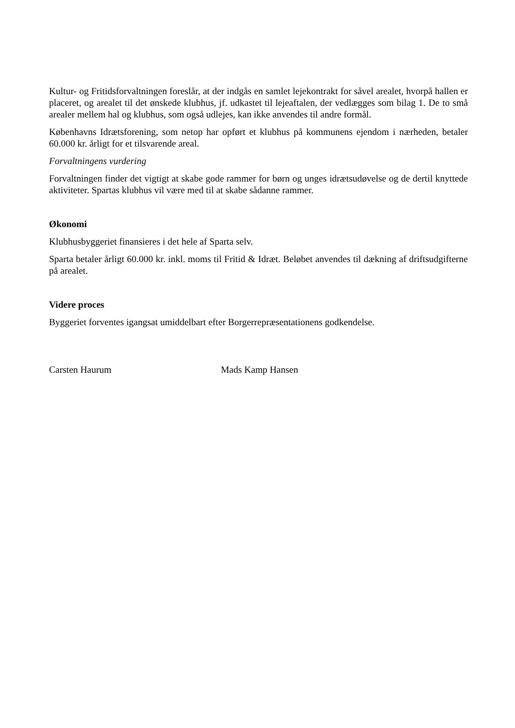Kultur- og Fritidsforvaltningen foreslår, at der indgås en samlet lejekontrakt for såvel arealet, hvorpå hallen er placeret, og arealet til det ønskede klubhus, jf. udkastet til lejeaftalen, der vedlægges som bilag 1. De to små arealer mellem hal og klubhus, som også udlejes, kan ikke anvendes til andre formål.
Københavns Idrætsforening, som netop har opført et klubhus på kommunens ejendom i nærheden, betaler 60.000 kr. årligt for et tilsvarende areal.
Forvaltningens vurdering
Forvaltningen finder det vigtigt at skabe gode rammer for børn og unges idrætsudøvelse og de dertil knyttede aktiviteter. Spartas klubhus vil være med til at skabe sådanne rammer.
Økonomi
Klubhusbyggeriet finansieres i det hele af Sparta selv.
Sparta betaler årligt 60.000 kr. inkl. moms til Fritid & Idræt. Beløbet anvendes til dækning af driftsudgifterne på arealet.
Videre proces
Byggeriet forventes igangsat umiddelbart efter Borgerrepræsentationens godkendelse.
Carsten Haurum Mads Kamp Hansen